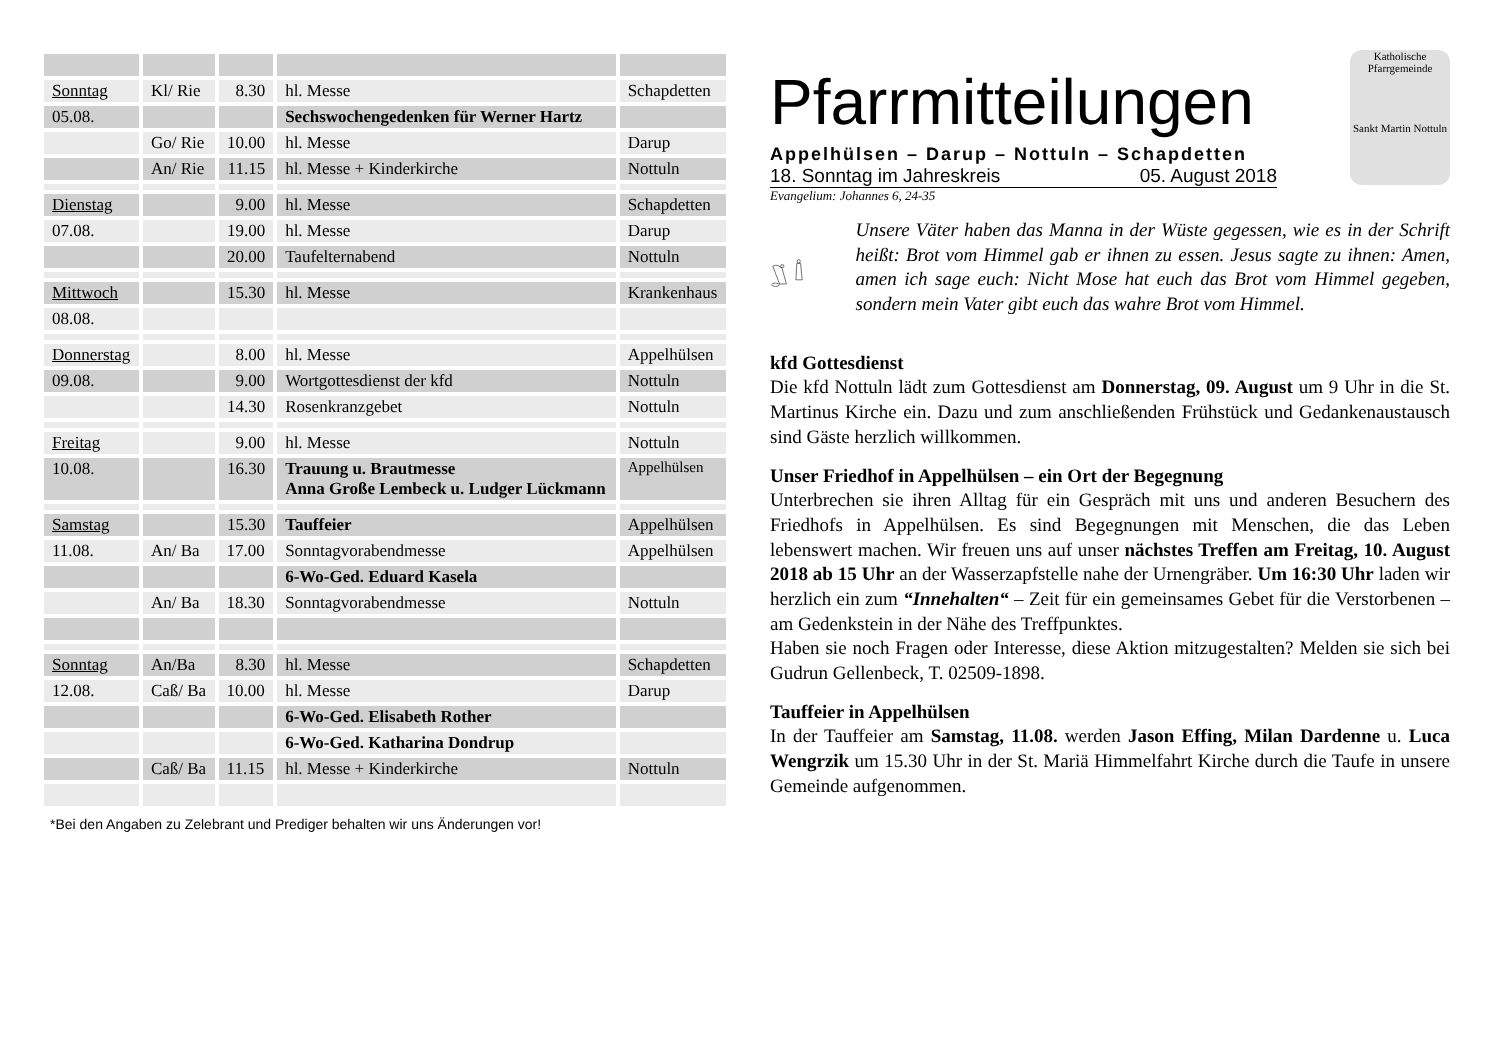| Sonntag | Kl/ Rie | 8.30 | hl. Messe | Schapdetten |
| 05.08. | | | Sechswochengedenken für Werner Hartz | |
| | Go/ Rie | 10.00 | hl. Messe | Darup |
| | An/ Rie | 11.15 | hl. Messe + Kinderkirche | Nottuln |
| Dienstag | | 9.00 | hl. Messe | Schapdetten |
| 07.08. | | 19.00 | hl. Messe | Darup |
| | | 20.00 | Taufelternabend | Nottuln |
| Mittwoch | | 15.30 | hl. Messe | Krankenhaus |
| 08.08. | | | | |
| Donnerstag | | 8.00 | hl. Messe | Appelhülsen |
| 09.08. | | 9.00 | Wortgottesdienst der kfd | Nottuln |
| | | 14.30 | Rosenkranzgebet | Nottuln |
| Freitag | | 9.00 | hl. Messe | Nottuln |
| 10.08. | | 16.30 | Trauung u. Brautmesse Anna Große Lembeck u. Ludger Lückmann | Appelhülsen |
| Samstag | | 15.30 | Tauffeier | Appelhülsen |
| 11.08. | An/ Ba | 17.00 | Sonntagvorabendmesse | Appelhülsen |
| | | | 6-Wo-Ged. Eduard Kasela | |
| | An/ Ba | 18.30 | Sonntagvorabendmesse | Nottuln |
| Sonntag | An/Ba | 8.30 | hl. Messe | Schapdetten |
| 12.08. | Caß/ Ba | 10.00 | hl. Messe | Darup |
| | | | 6-Wo-Ged. Elisabeth Rother | |
| | | | 6-Wo-Ged. Katharina Dondrup | |
| | Caß/ Ba | 11.15 | hl. Messe + Kinderkirche | Nottuln |
*Bei den Angaben zu Zelebrant und Prediger behalten wir uns Änderungen vor!
Pfarrmitteilungen
Appelhülsen – Darup – Nottuln – Schapdetten
18. Sonntag im Jahreskreis 05. August 2018
Evangelium: Johannes 6, 24-35
Katholische Pfarrgemeinde
Sankt Martin Nottuln
Unsere Väter haben das Manna in der Wüste gegessen, wie es in der Schrift heißt: Brot vom Himmel gab er ihnen zu essen. Jesus sagte zu ihnen: Amen, amen ich sage euch: Nicht Mose hat euch das Brot vom Himmel gegeben, sondern mein Vater gibt euch das wahre Brot vom Himmel.
kfd Gottesdienst
Die kfd Nottuln lädt zum Gottesdienst am Donnerstag, 09. August um 9 Uhr in die St. Martinus Kirche ein. Dazu und zum anschließenden Frühstück und Gedankenaustausch sind Gäste herzlich willkommen.
Unser Friedhof in Appelhülsen – ein Ort der Begegnung
Unterbrechen sie ihren Alltag für ein Gespräch mit uns und anderen Besuchern des Friedhofs in Appelhülsen. Es sind Begegnungen mit Menschen, die das Leben lebenswert machen. Wir freuen uns auf unser nächstes Treffen am Freitag, 10. August 2018 ab 15 Uhr an der Wasserzapfstelle nahe der Urnengräber. Um 16:30 Uhr laden wir herzlich ein zum “Innehalten“ – Zeit für ein gemeinsames Gebet für die Verstorbenen – am Gedenkstein in der Nähe des Treffpunktes.
Haben sie noch Fragen oder Interesse, diese Aktion mitzugestalten? Melden sie sich bei Gudrun Gellenbeck, T. 02509-1898.
Tauffeier in Appelhülsen
In der Tauffeier am Samstag, 11.08. werden Jason Effing, Milan Dardenne u. Luca Wengrzik um 15.30 Uhr in der St. Mariä Himmelfahrt Kirche durch die Taufe in unsere Gemeinde aufgenommen.